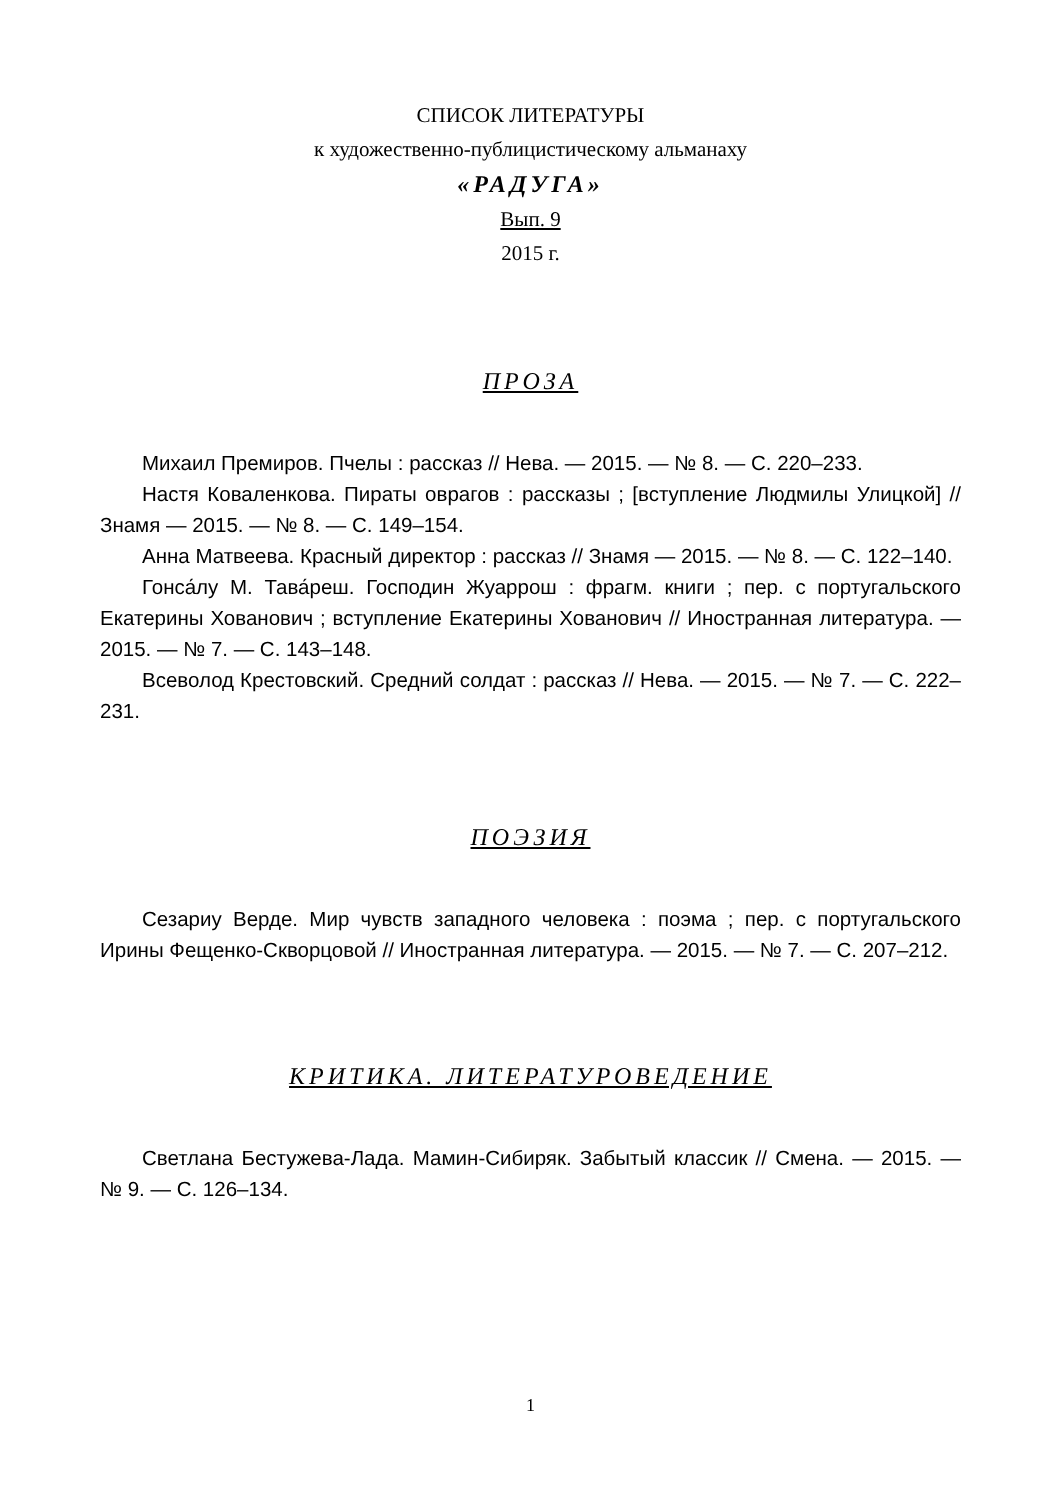СПИСОК ЛИТЕРАТУРЫ
к художественно-публицистическому альманаху
«РАДУГА»
Вып. 9
2015 г.
ПРОЗА
Михаил Премиров. Пчелы : рассказ // Нева. — 2015. — № 8. — С. 220–233.
Настя Коваленкова. Пираты оврагов : рассказы ; [вступление Людмилы Улицкой] // Знамя — 2015. — № 8. — С. 149–154.
Анна Матвеева. Красный директор : рассказ // Знамя — 2015. — № 8. — С. 122–140.
Гонса́лу М. Тава́реш. Господин Жуаррош : фрагм. книги ; пер. с португальского Екатерины Хованович ; вступление Екатерины Хованович // Иностранная литература. — 2015. — № 7. — С. 143–148.
Всеволод Крестовский. Средний солдат : рассказ // Нева. — 2015. — № 7. — С. 222–231.
ПОЭЗИЯ
Сезариу Верде. Мир чувств западного человека : поэма ; пер. с португальского Ирины Фещенко-Скворцовой // Иностранная литература. — 2015. — № 7. — С. 207–212.
КРИТИКА. ЛИТЕРАТУРОВЕДЕНИЕ
Светлана Бестужева-Лада. Мамин-Сибиряк. Забытый классик // Смена. — 2015. — № 9. — С. 126–134.
1